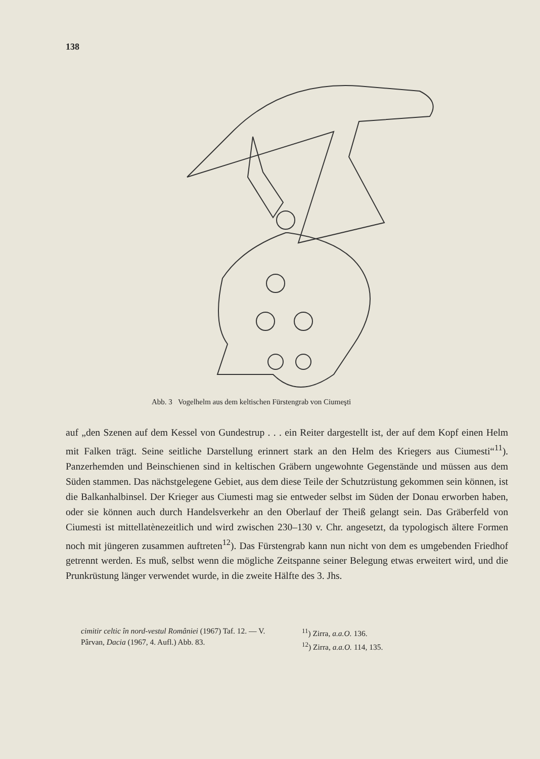138
Abb. 3 Vogelhelm aus dem keltischen Fürstengrab von Ciumeşti
auf „den Szenen auf dem Kessel von Gundestrup . . . ein Reiter dargestellt ist, der auf dem Kopf einen Helm mit Falken trägt. Seine seitliche Darstellung erinnert stark an den Helm des Kriegers aus Ciumesti“<sup>11</sup>). Panzerhemden und Beinschienen sind in keltischen Gräbern ungewohnte Gegenstände und müssen aus dem Süden stammen. Das nächstgelegene Gebiet, aus dem diese Teile der Schutzrüstung gekommen sein können, ist die Balkanhalbinsel. Der Krieger aus Ciumesti mag sie entweder selbst im Süden der Donau erworben haben, oder sie können auch durch Handelsverkehr an den Oberlauf der Theiß gelangt sein. Das Gräberfeld von Ciumesti ist mittellatènezeitlich und wird zwischen 230–130 v. Chr. angesetzt, da typologisch ältere Formen noch mit jüngeren zusammen auftreten<sup>12</sup>). Das Fürstengrab kann nun nicht von dem es umgebenden Friedhof getrennt werden. Es muß, selbst wenn die mögliche Zeitspanne seiner Belegung etwas erweitert wird, und die Prunkrüstung länger verwendet wurde, in die zweite Hälfte des 3. Jhs.
cimitir celtic în nord-vestul României (1967) Taf. 12. — V. Pârvan, Dacia (1967, 4. Aufl.) Abb. 83.
<sup>11</sup>) Zirra, a.a.O. 136.
<sup>12</sup>) Zirra, a.a.O. 114, 135.